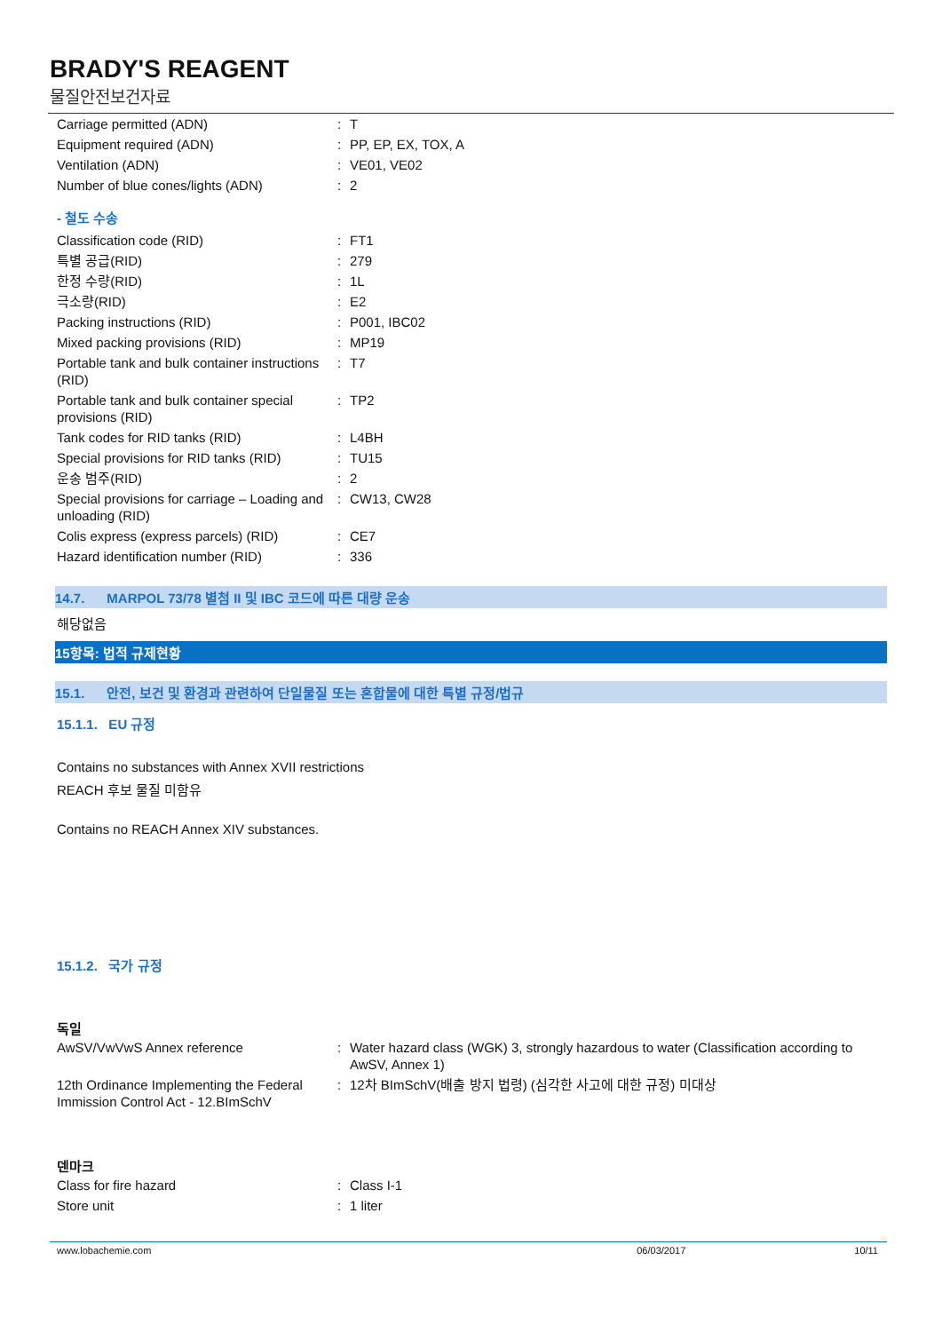BRADY'S REAGENT
물질안전보건자료
| Carriage permitted (ADN) | : | T |
| Equipment required (ADN) | : | PP, EP, EX, TOX, A |
| Ventilation (ADN) | : | VE01, VE02 |
| Number of blue cones/lights (ADN) | : | 2 |
- 철도 수송
| Classification code (RID) | : | FT1 |
| 특별 공급(RID) | : | 279 |
| 한정 수량(RID) | : | 1L |
| 극소량(RID) | : | E2 |
| Packing instructions (RID) | : | P001, IBC02 |
| Mixed packing provisions (RID) | : | MP19 |
| Portable tank and bulk container instructions (RID) | : | T7 |
| Portable tank and bulk container special provisions (RID) | : | TP2 |
| Tank codes for RID tanks (RID) | : | L4BH |
| Special provisions for RID tanks (RID) | : | TU15 |
| 운송 범주(RID) | : | 2 |
| Special provisions for carriage – Loading and unloading (RID) | : | CW13, CW28 |
| Colis express (express parcels) (RID) | : | CE7 |
| Hazard identification number (RID) | : | 336 |
14.7. MARPOL 73/78 별첨 II 및 IBC 코드에 따른 대량 운송
해당없음
15항목: 법적 규제현황
15.1. 안전, 보건 및 환경과 관련하여 단일물질 또는 혼합물에 대한 특별 규정/법규
15.1.1. EU 규정
Contains no substances with Annex XVII restrictions
REACH 후보 물질 미함유
Contains no REACH Annex XIV substances.
15.1.2. 국가 규정
독일
| AwSV/VwVwS Annex reference | : | Water hazard class (WGK) 3, strongly hazardous to water (Classification according to AwSV, Annex 1) |
| 12th Ordinance Implementing the Federal Immission Control Act - 12.BImSchV | : | 12차 BImSchV(배출 방지 법령) (심각한 사고에 대한 규정) 미대상 |
덴마크
| Class for fire hazard | : | Class I-1 |
| Store unit | : | 1 liter |
www.lobachemie.com 06/03/2017 10/11